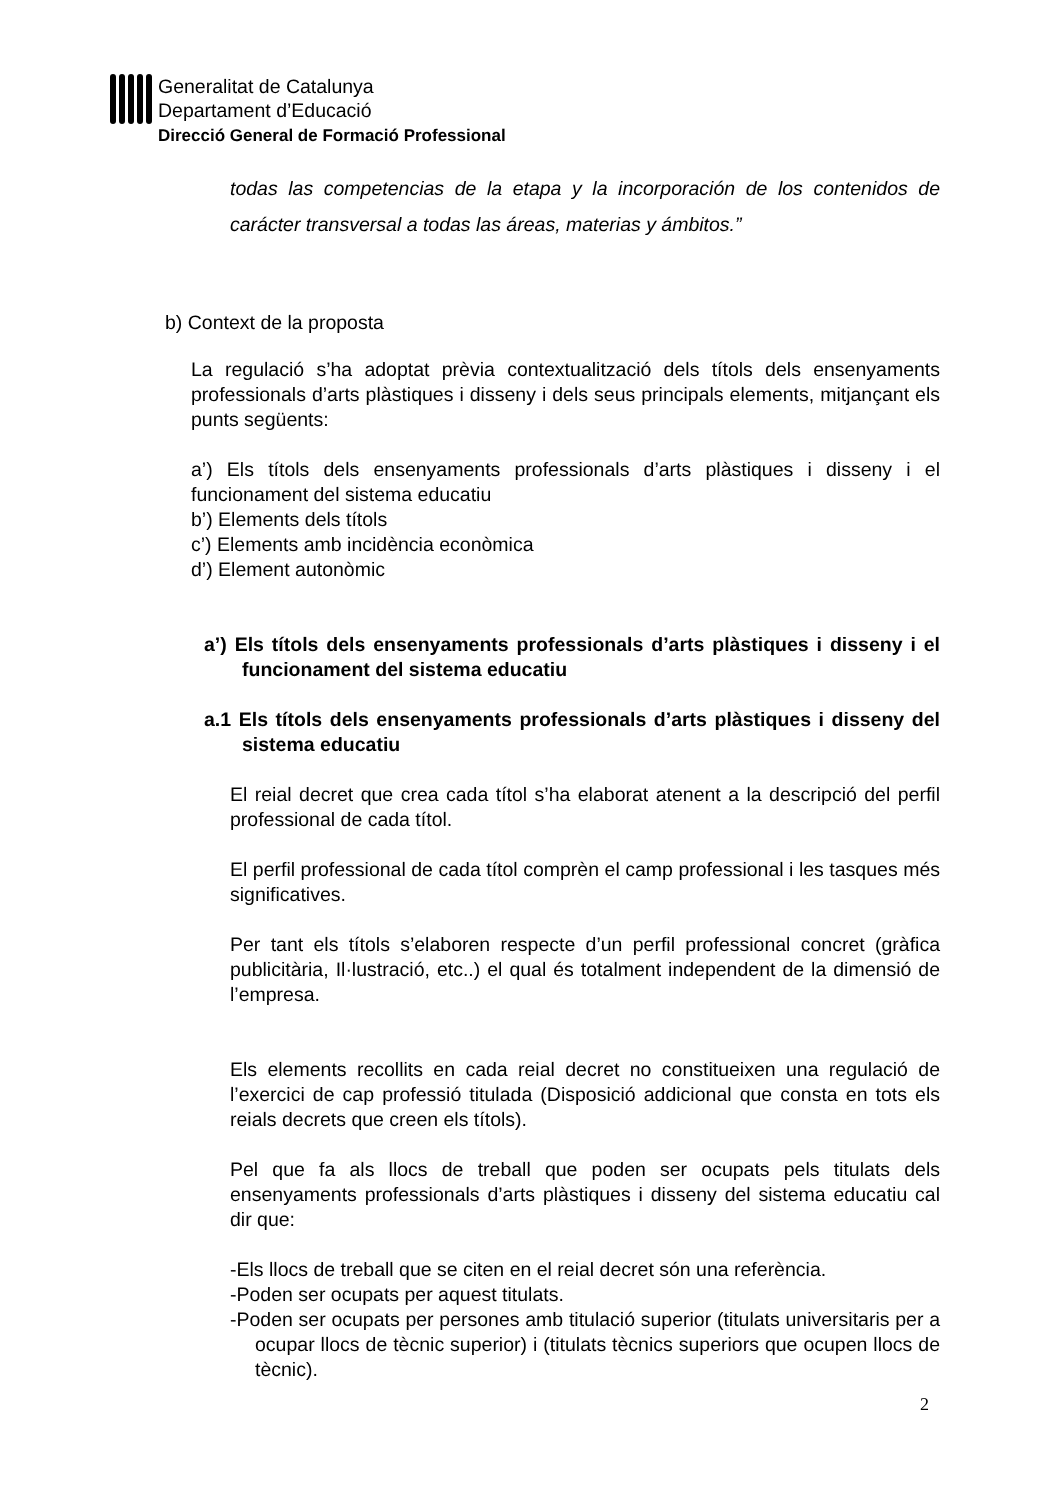Generalitat de Catalunya
Departament d’Educació
Direcció General de Formació Professional
todas las competencias de la etapa y la incorporación de los contenidos de carácter transversal a todas las áreas, materias y ámbitos.”
b) Context de la proposta
La regulació s’ha adoptat prèvia contextualització dels títols dels ensenyaments professionals d’arts plàstiques i disseny i dels seus principals elements, mitjançant els punts següents:
a’) Els títols dels ensenyaments professionals d’arts plàstiques i disseny i el funcionament del sistema educatiu
b’) Elements dels títols
c’) Elements amb incidència econòmica
d’) Element autonòmic
a’) Els títols dels ensenyaments professionals d’arts plàstiques i disseny i el funcionament del sistema educatiu
a.1 Els títols dels ensenyaments professionals d’arts plàstiques i disseny del sistema educatiu
El reial decret que crea cada títol s’ha elaborat atenent a la descripció del perfil professional de cada títol.
El perfil professional de cada títol comprèn el camp professional i les tasques més significatives.
Per tant els títols s’elaboren respecte d’un perfil professional concret (gràfica publicitària, Il·lustració, etc..) el qual és totalment independent de la dimensió de l’empresa.
Els elements recollits en cada reial decret no constitueixen una regulació de l’exercici de cap professió titulada (Disposició addicional que consta en tots els reials decrets que creen els títols).
Pel que fa als llocs de treball que poden ser ocupats pels titulats dels ensenyaments professionals d’arts plàstiques i disseny del sistema educatiu cal dir que:
-Els llocs de treball que se citen en el reial decret són una referència.
-Poden ser ocupats per aquest titulats.
-Poden ser ocupats per persones amb titulació superior (titulats universitaris per a ocupar llocs de tècnic superior) i (titulats tècnics superiors que ocupen llocs de tècnic).
2